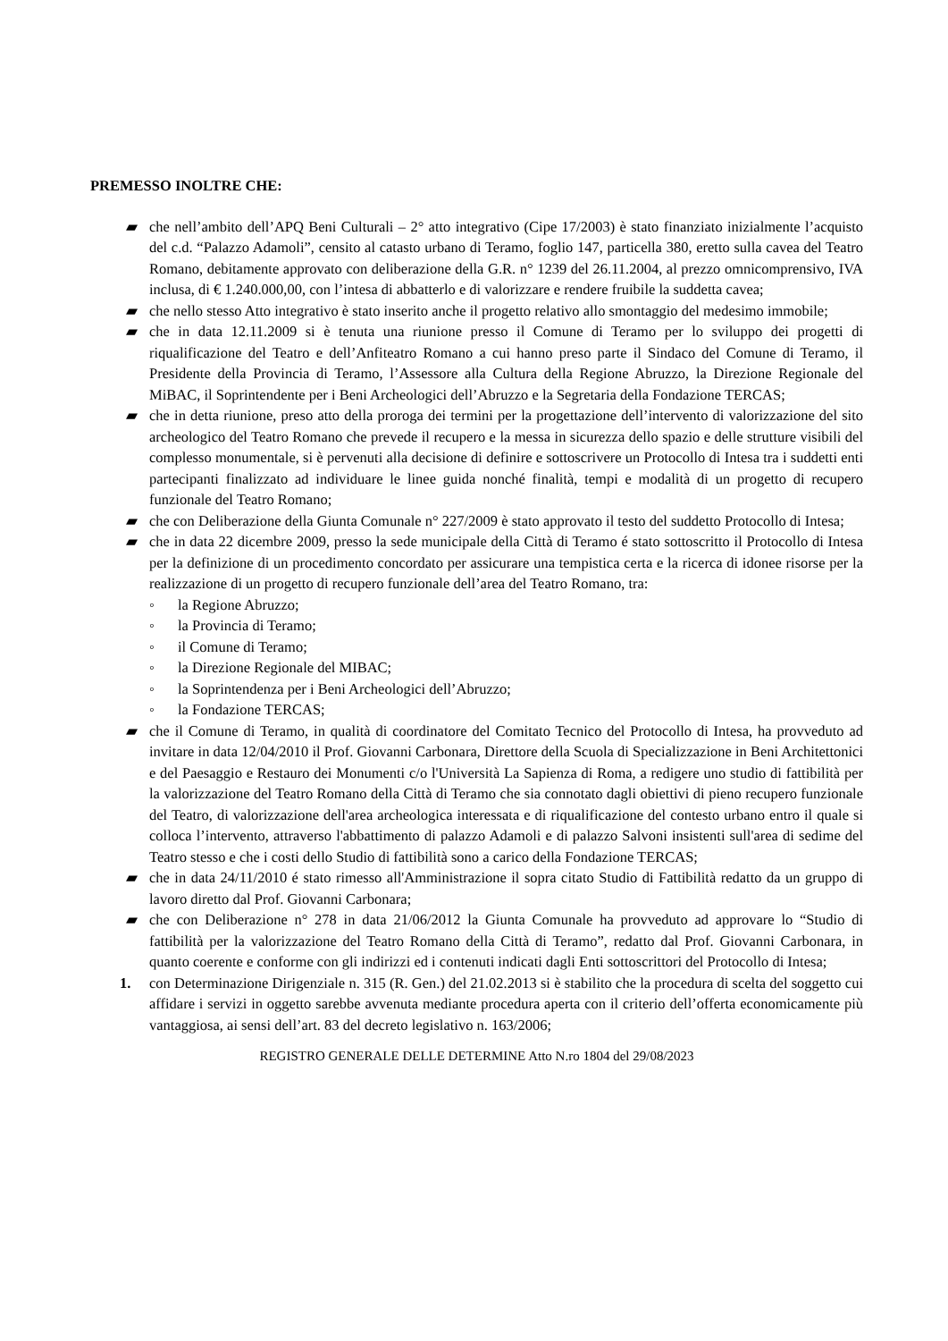PREMESSO INOLTRE CHE:
▰ che nell’ambito dell’APQ Beni Culturali – 2° atto integrativo (Cipe 17/2003) è stato finanziato inizialmente l’acquisto del c.d. “Palazzo Adamoli”, censito al catasto urbano di Teramo, foglio 147, particella 380, eretto sulla cavea del Teatro Romano, debitamente approvato con deliberazione della G.R. n° 1239 del 26.11.2004, al prezzo omnicomprensivo, IVA inclusa, di € 1.240.000,00, con l’intesa di abbatterlo e di valorizzare e rendere fruibile la suddetta cavea;
▰ che nello stesso Atto integrativo è stato inserito anche il progetto relativo allo smontaggio del medesimo immobile;
▰ che in data 12.11.2009 si è tenuta una riunione presso il Comune di Teramo per lo sviluppo dei progetti di riqualificazione del Teatro e dell’Anfiteatro Romano a cui hanno preso parte il Sindaco del Comune di Teramo, il Presidente della Provincia di Teramo, l’Assessore alla Cultura della Regione Abruzzo, la Direzione Regionale del MiBAC, il Soprintendente per i Beni Archeologici dell’Abruzzo e la Segretaria della Fondazione TERCAS;
▰ che in detta riunione, preso atto della proroga dei termini per la progettazione dell’intervento di valorizzazione del sito archeologico del Teatro Romano che prevede il recupero e la messa in sicurezza dello spazio e delle strutture visibili del complesso monumentale, si è pervenuti alla decisione di definire e sottoscrivere un Protocollo di Intesa tra i suddetti enti partecipanti finalizzato ad individuare le linee guida nonché finalità, tempi e modalità di un progetto di recupero funzionale del Teatro Romano;
▰ che con Deliberazione della Giunta Comunale n° 227/2009 è stato approvato il testo del suddetto Protocollo di Intesa;
▰ che in data 22 dicembre 2009, presso la sede municipale della Città di Teramo é stato sottoscritto il Protocollo di Intesa per la definizione di un procedimento concordato per assicurare una tempistica certa e la ricerca di idonee risorse per la realizzazione di un progetto di recupero funzionale dell’area del Teatro Romano, tra:
◦ la Regione Abruzzo;
◦ la Provincia di Teramo;
◦ il Comune di Teramo;
◦ la Direzione Regionale del MIBAC;
◦ la Soprintendenza per i Beni Archeologici dell’Abruzzo;
◦ la Fondazione TERCAS;
▰ che il Comune di Teramo, in qualità di coordinatore del Comitato Tecnico del Protocollo di Intesa, ha provveduto ad invitare in data 12/04/2010 il Prof. Giovanni Carbonara, Direttore della Scuola di Specializzazione in Beni Architettonici e del Paesaggio e Restauro dei Monumenti c/o l'Università La Sapienza di Roma, a redigere uno studio di fattibilità per la valorizzazione del Teatro Romano della Città di Teramo che sia connotato dagli obiettivi di pieno recupero funzionale del Teatro, di valorizzazione dell'area archeologica interessata e di riqualificazione del contesto urbano entro il quale si colloca l’intervento, attraverso l'abbattimento di palazzo Adamoli e di palazzo Salvoni insistenti sull'area di sedime del Teatro stesso e che i costi dello Studio di fattibilità sono a carico della Fondazione TERCAS;
▰ che in data 24/11/2010 é stato rimesso all'Amministrazione il sopra citato Studio di Fattibilità redatto da un gruppo di lavoro diretto dal Prof. Giovanni Carbonara;
▰ che con Deliberazione n° 278 in data 21/06/2012 la Giunta Comunale ha provveduto ad approvare lo “Studio di fattibilità per la valorizzazione del Teatro Romano della Città di Teramo”, redatto dal Prof. Giovanni Carbonara, in quanto coerente e conforme con gli indirizzi ed i contenuti indicati dagli Enti sottoscrittori del Protocollo di Intesa;
1. con Determinazione Dirigenziale n. 315 (R. Gen.) del 21.02.2013 si è stabilito che la procedura di scelta del soggetto cui affidare i servizi in oggetto sarebbe avvenuta mediante procedura aperta con il criterio dell’offerta economicamente più vantaggiosa, ai sensi dell’art. 83 del decreto legislativo n. 163/2006;
REGISTRO GENERALE DELLE DETERMINE Atto N.ro 1804 del 29/08/2023